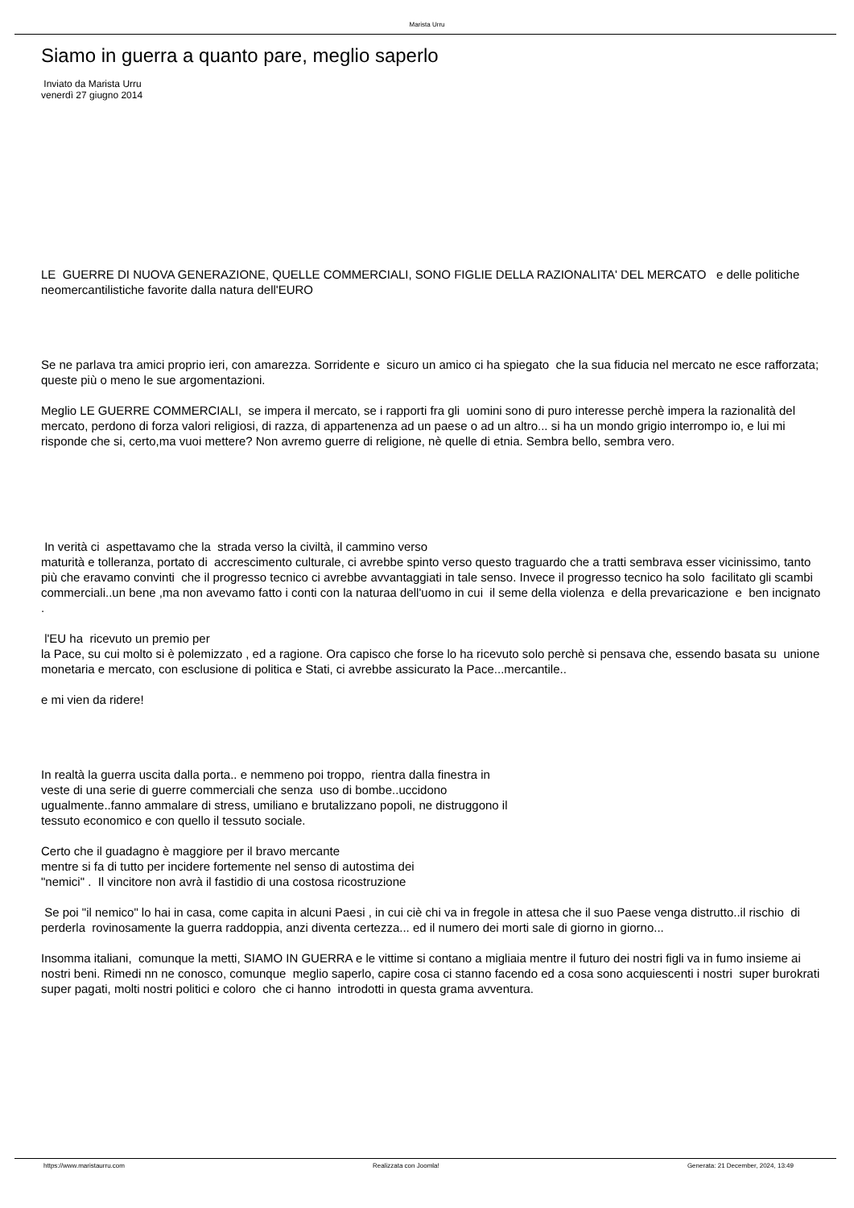Marista Urru
Siamo in guerra a quanto pare, meglio saperlo
Inviato da Marista Urru
venerdì 27 giugno 2014
LE GUERRE DI NUOVA GENERAZIONE, QUELLE COMMERCIALI, SONO FIGLIE DELLA RAZIONALITA' DEL MERCATO e delle politiche neomercantilistiche favorite dalla natura dell'EURO
Se ne parlava tra amici proprio ieri, con amarezza. Sorridente e sicuro un amico ci ha spiegato che la sua fiducia nel mercato ne esce rafforzata; queste più o meno le sue argomentazioni.
Meglio LE GUERRE COMMERCIALI, se impera il mercato, se i rapporti fra gli uomini sono di puro interesse perchè impera la razionalità del mercato, perdono di forza valori religiosi, di razza, di appartenenza ad un paese o ad un altro... si ha un mondo grigio interrompo io, e lui mi risponde che si, certo,ma vuoi mettere? Non avremo guerre di religione, nè quelle di etnia. Sembra bello, sembra vero.
In verità ci aspettavamo che la strada verso la civiltà, il cammino verso
maturità e tolleranza, portato di accrescimento culturale, ci avrebbe spinto verso questo traguardo che a tratti sembrava esser vicinissimo, tanto più che eravamo convinti che il progresso tecnico ci avrebbe avvantaggiati in tale senso. Invece il progresso tecnico ha solo facilitato gli scambi commerciali..un bene ,ma non avevamo fatto i conti con la naturaa dell'uomo in cui il seme della violenza e della prevaricazione e ben incignato .
l'EU ha ricevuto un premio per
la Pace, su cui molto si è polemizzato , ed a ragione. Ora capisco che forse lo ha ricevuto solo perchè si pensava che, essendo basata su unione monetaria e mercato, con esclusione di politica e Stati, ci avrebbe assicurato la Pace...mercantile..
e mi vien da ridere!
In realtà la guerra uscita dalla porta.. e nemmeno poi troppo, rientra dalla finestra in veste di una serie di guerre commerciali che senza uso di bombe..uccidono ugualmente..fanno ammalare di stress, umiliano e brutalizzano popoli, ne distruggono il tessuto economico e con quello il tessuto sociale.
Certo che il guadagno è maggiore per il bravo mercante
mentre si fa di tutto per incidere fortemente nel senso di autostima dei
"nemici" . Il vincitore non avrà il fastidio di una costosa ricostruzione
Se poi "il nemico" lo hai in casa, come capita in alcuni Paesi , in cui ciè chi va in fregole in attesa che il suo Paese venga distrutto..il rischio di perderla rovinosamente la guerra raddoppia, anzi diventa certezza... ed il numero dei morti sale di giorno in giorno...
Insomma italiani, comunque la metti, SIAMO IN GUERRA e le vittime si contano a migliaia mentre il futuro dei nostri figli va in fumo insieme ai nostri beni. Rimedi nn ne conosco, comunque meglio saperlo, capire cosa ci stanno facendo ed a cosa sono acquiescenti i nostri super burokrati super pagati, molti nostri politici e coloro che ci hanno introdotti in questa grama avventura.
https://www.maristaurru.com Realizzata con Joomla! Generata: 21 December, 2024, 13:49